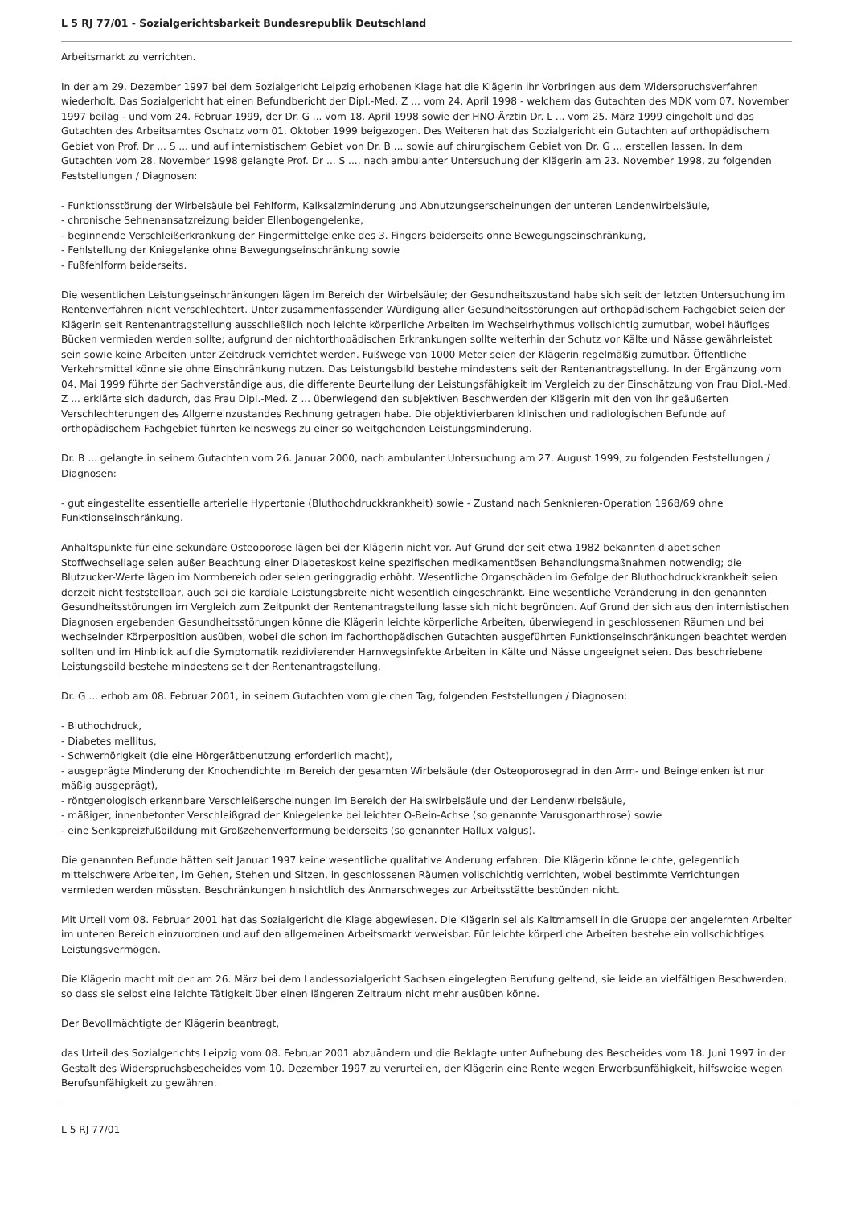L 5 RJ 77/01 - Sozialgerichtsbarkeit Bundesrepublik Deutschland
Arbeitsmarkt zu verrichten.
In der am 29. Dezember 1997 bei dem Sozialgericht Leipzig erhobenen Klage hat die Klägerin ihr Vorbringen aus dem Widerspruchsverfahren wiederholt. Das Sozialgericht hat einen Befundbericht der Dipl.-Med. Z ... vom 24. April 1998 - welchem das Gutachten des MDK vom 07. November 1997 beilag - und vom 24. Februar 1999, der Dr. G ... vom 18. April 1998 sowie der HNO-Ärztin Dr. L ... vom 25. März 1999 eingeholt und das Gutachten des Arbeitsamtes Oschatz vom 01. Oktober 1999 beigezogen. Des Weiteren hat das Sozialgericht ein Gutachten auf orthopädischem Gebiet von Prof. Dr ... S ... und auf internistischem Gebiet von Dr. B ... sowie auf chirurgischem Gebiet von Dr. G ... erstellen lassen. In dem Gutachten vom 28. November 1998 gelangte Prof. Dr ... S ..., nach ambulanter Untersuchung der Klägerin am 23. November 1998, zu folgenden Feststellungen / Diagnosen:
- Funktionsstörung der Wirbelsäule bei Fehlform, Kalksalzminderung und Abnutzungserscheinungen der unteren Lendenwirbelsäule,
- chronische Sehnenansatzreizung beider Ellenbogengelenke,
- beginnende Verschleißerkrankung der Fingermittelgelenke des 3. Fingers beiderseits ohne Bewegungseinschränkung,
- Fehlstellung der Kniegelenke ohne Bewegungseinschränkung sowie
- Fußfehlform beiderseits.
Die wesentlichen Leistungseinschränkungen lägen im Bereich der Wirbelsäule; der Gesundheitszustand habe sich seit der letzten Untersuchung im Rentenverfahren nicht verschlechtert. Unter zusammenfassender Würdigung aller Gesundheitsstörungen auf orthopädischem Fachgebiet seien der Klägerin seit Rentenantragstellung ausschließlich noch leichte körperliche Arbeiten im Wechselrhythmus vollschichtig zumutbar, wobei häufiges Bücken vermieden werden sollte; aufgrund der nichtorthopädischen Erkrankungen sollte weiterhin der Schutz vor Kälte und Nässe gewährleistet sein sowie keine Arbeiten unter Zeitdruck verrichtet werden. Fußwege von 1000 Meter seien der Klägerin regelmäßig zumutbar. Öffentliche Verkehrsmittel könne sie ohne Einschränkung nutzen. Das Leistungsbild bestehe mindestens seit der Rentenantragstellung. In der Ergänzung vom 04. Mai 1999 führte der Sachverständige aus, die differente Beurteilung der Leistungsfähigkeit im Vergleich zu der Einschätzung von Frau Dipl.-Med. Z ... erklärte sich dadurch, das Frau Dipl.-Med. Z ... überwiegend den subjektiven Beschwerden der Klägerin mit den von ihr geäußerten Verschlechterungen des Allgemeinzustandes Rechnung getragen habe. Die objektivierbaren klinischen und radiologischen Befunde auf orthopädischem Fachgebiet führten keineswegs zu einer so weitgehenden Leistungsminderung.
Dr. B ... gelangte in seinem Gutachten vom 26. Januar 2000, nach ambulanter Untersuchung am 27. August 1999, zu folgenden Feststellungen / Diagnosen:
- gut eingestellte essentielle arterielle Hypertonie (Bluthochdruckkrankheit) sowie - Zustand nach Senknieren-Operation 1968/69 ohne Funktionseinschränkung.
Anhaltspunkte für eine sekundäre Osteoporose lägen bei der Klägerin nicht vor. Auf Grund der seit etwa 1982 bekannten diabetischen Stoffwechsellage seien außer Beachtung einer Diabeteskost keine spezifischen medikamentösen Behandlungsmaßnahmen notwendig; die Blutzucker-Werte lägen im Normbereich oder seien geringgradig erhöht. Wesentliche Organschäden im Gefolge der Bluthochdruckkrankheit seien derzeit nicht feststellbar, auch sei die kardiale Leistungsbreite nicht wesentlich eingeschränkt. Eine wesentliche Veränderung in den genannten Gesundheitsstörungen im Vergleich zum Zeitpunkt der Rentenantragstellung lasse sich nicht begründen. Auf Grund der sich aus den internistischen Diagnosen ergebenden Gesundheitsstörungen könne die Klägerin leichte körperliche Arbeiten, überwiegend in geschlossenen Räumen und bei wechselnder Körperposition ausüben, wobei die schon im fachorthopädischen Gutachten ausgeführten Funktionseinschränkungen beachtet werden sollten und im Hinblick auf die Symptomatik rezidivierender Harnwegsinfekte Arbeiten in Kälte und Nässe ungeeignet seien. Das beschriebene Leistungsbild bestehe mindestens seit der Rentenantragstellung.
Dr. G ... erhob am 08. Februar 2001, in seinem Gutachten vom gleichen Tag, folgenden Feststellungen / Diagnosen:
- Bluthochdruck,
- Diabetes mellitus,
- Schwerhörigkeit (die eine Hörgerätbenutzung erforderlich macht),
- ausgeprägte Minderung der Knochendichte im Bereich der gesamten Wirbelsäule (der Osteoporosegrad in den Arm- und Beingelenken ist nur mäßig ausgeprägt),
- röntgenologisch erkennbare Verschleißerscheinungen im Bereich der Halswirbelsäule und der Lendenwirbelsäule,
- mäßiger, innenbetonter Verschleißgrad der Kniegelenke bei leichter O-Bein-Achse (so genannte Varusgonarthrose) sowie
- eine Senkspreizfußbildung mit Großzehenverformung beiderseits (so genannter Hallux valgus).
Die genannten Befunde hätten seit Januar 1997 keine wesentliche qualitative Änderung erfahren. Die Klägerin könne leichte, gelegentlich mittelschwere Arbeiten, im Gehen, Stehen und Sitzen, in geschlossenen Räumen vollschichtig verrichten, wobei bestimmte Verrichtungen vermieden werden müssten. Beschränkungen hinsichtlich des Anmarschweges zur Arbeitsstätte bestünden nicht.
Mit Urteil vom 08. Februar 2001 hat das Sozialgericht die Klage abgewiesen. Die Klägerin sei als Kaltmamsell in die Gruppe der angelernten Arbeiter im unteren Bereich einzuordnen und auf den allgemeinen Arbeitsmarkt verweisbar. Für leichte körperliche Arbeiten bestehe ein vollschichtiges Leistungsvermögen.
Die Klägerin macht mit der am 26. März bei dem Landessozialgericht Sachsen eingelegten Berufung geltend, sie leide an vielfältigen Beschwerden, so dass sie selbst eine leichte Tätigkeit über einen längeren Zeitraum nicht mehr ausüben könne.
Der Bevollmächtigte der Klägerin beantragt,
das Urteil des Sozialgerichts Leipzig vom 08. Februar 2001 abzuändern und die Beklagte unter Aufhebung des Bescheides vom 18. Juni 1997 in der Gestalt des Widerspruchsbescheides vom 10. Dezember 1997 zu verurteilen, der Klägerin eine Rente wegen Erwerbsunfähigkeit, hilfsweise wegen Berufsunfähigkeit zu gewähren.
L 5 RJ 77/01